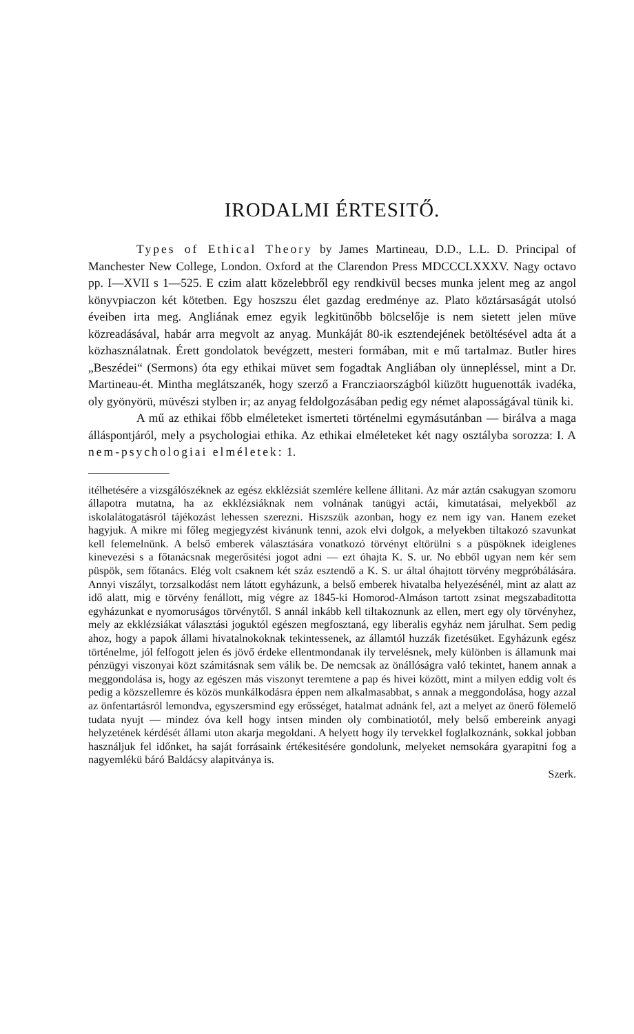IRODALMI ÉRTESITŐ.
Types of Ethical Theory by James Martineau, D.D., L.L. D. Principal of Manchester New College, London. Oxford at the Clarendon Press MDCCCLXXXV. Nagy octavo pp. I—XVII s 1—525. E czim alatt közelebbről egy rendkivül becses munka jelent meg az angol könyvpiaczon két kötetben. Egy hoszszu élet gazdag eredménye az. Plato köztársaságát utolsó éveiben irta meg. Angliának emez egyik legkitünőbb bölcselője is nem sietett jelen müve közreadásával, habár arra megvolt az anyag. Munkáját 80-ik esztendejének betöltésével adta át a közhasználatnak. Érett gondolatok bevégzett, mesteri formában, mit e mű tartalmaz. Butler hires „Beszédei“ (Sermons) óta egy ethikai müvet sem fogadtak Angliában oly ünnepléssel, mint a Dr. Martineau-ét. Mintha meglátszanék, hogy szerző a Francziaországból kiüzött huguenották ivadéka, oly gyönyörü, müvészi stylben ir; az anyag feldolgozásában pedig egy német alaposságával tünik ki.
A mű az ethikai főbb elméleteket ismerteti történelmi egymásutánban — birálva a maga álláspontjáról, mely a psychologiai ethika. Az ethikai elméleteket két nagy osztályba sorozza: I. A nem-psychologiai elméletek: 1.
itélhetésére a vizsgálószéknek az egész ekklézsiát szemlére kellene állitani. Az már aztán csakugyan szomoru állapotra mutatna, ha az ekklézsiáknak nem volnának tanügyi actái, kimutatásai, melyekből az iskolalátogatásról tájékozást lehessen szerezni. Hiszszük azonban, hogy ez nem igy van. Hanem ezeket hagyjuk. A mikre mi főleg megjegyzést kivánunk tenni, azok elvi dolgok, a melyekben tiltakozó szavunkat kell felemelnünk. A belső emberek választására vonatkozó törvényt eltörülni s a püspöknek ideiglenes kinevezési s a főtanácsnak megerősitési jogot adni — ezt óhajta K. S. ur. No ebből ugyan nem kér sem püspök, sem főtanács. Elég volt csaknem két száz esztendő a K. S. ur által óhajtott törvény megpróbálására. Annyi viszályt, torzsalkodást nem látott egyházunk, a belső emberek hivatalba helyezésénél, mint az alatt az idő alatt, mig e törvény fenállott, mig végre az 1845-ki Homorod-Almáson tartott zsinat megszabaditotta egyházunkat e nyomoruságos törvénytől. S annál inkább kell tiltakoznunk az ellen, mert egy oly törvényhez, mely az ekklézsiákat választási joguktól egészen megfosztaná, egy liberalis egyház nem járulhat. Sem pedig ahoz, hogy a papok állami hivatalnokoknak tekintessenek, az államtól huzzák fizetésüket. Egyházunk egész történelme, jól felfogott jelen és jövő érdeke ellentmondanak ily tervelésnek, mely különben is államunk mai pénzügyi viszonyai közt számitásnak sem válik be. De nemcsak az önállóságra való tekintet, hanem annak a meggondolása is, hogy az egészen más viszonyt teremtene a pap és hivei között, mint a milyen eddig volt és pedig a közszellemre és közös munkálkodásra éppen nem alkalmasabbat, s annak a meggondolása, hogy azzal az önfentartásról lemondva, egyszersmind egy erősséget, hatalmat adnánk fel, azt a melyet az önerő fölemelő tudata nyujt — mindez óva kell hogy intsen minden oly combinatiotól, mely belső embereink anyagi helyzetének kérdését állami uton akarja megoldani. A helyett hogy ily tervekkel foglalkoznánk, sokkal jobban használjuk fel időnket, ha saját forrásaink értékesitésére gondolunk, melyeket nemsokára gyarapitni fog a nagyemlékü báró Baldácsy alapitványa is.
Szerk.